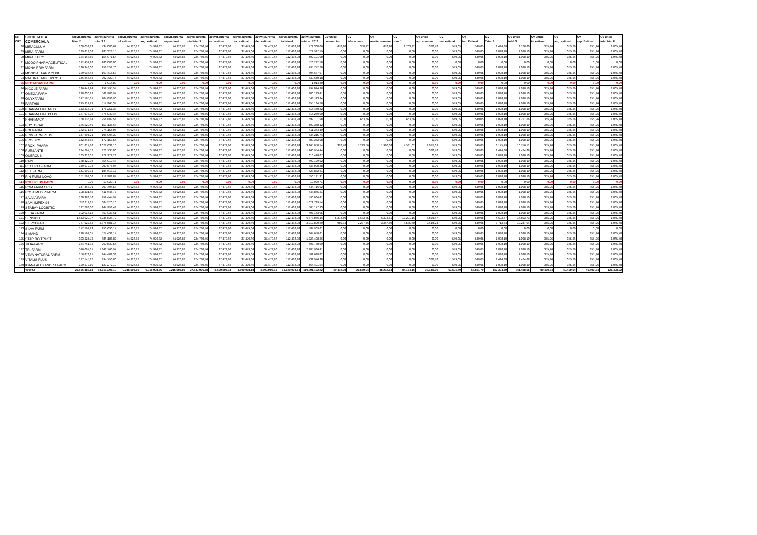| NR CRT. | SOCIETATEA COMERCIALA | activit.curenta Trim. 2 | activit.curenta total S.1 | activit.curenta iul.estimat | activit.curenta aug. estimat | activit.curenta sep.estimat | activit.curenta total trim.3 | activit.curenta oct.estimat | activit.curenta nov. estimat | activit.curenta dec.estimat | activit.curenta total trim.4 | activit.curenta total an 2018 | CV unice consum ian. | CV feb.consum | CV martie consum | CV trim. 1 | CV unice apr. consum | CV mai estimat | CV iun. Estimat | CV Trim. 2 | CV unice total S I | CV unice iul.estimat | CV aug. estimat | CV sep. Estimat | CV unice total trim.III |
| --- | --- | --- | --- | --- | --- | --- | --- | --- | --- | --- | --- | --- | --- | --- | --- | --- | --- | --- | --- | --- | --- | --- | --- | --- | --- |
| 88 | MIRACULUM | 200.053,13 | 434.080,62 | 74.926,82 | 74.926,82 | 74.926,82 | 224.780,46 | 37.479,66 | 37.479,66 | 37.479,66 | 112.438,98 | 771.300,06 | 676,90 | 350,12 | 676,90 | 1.703,92 | 326,78 | 549,05 | 549,05 | 1.424,88 | 3.128,80 | 355,26 | 355,26 | 355,26 | 1.065,78 |
| 89 | MIRA-FARM | 139.819,68 | 185.328,15 | 74.926,82 | 74.926,82 | 74.926,82 | 224.780,46 | 37.479,66 | 37.479,66 | 37.479,66 | 112.438,98 | 522.547,59 | 0,00 | 0,00 | 0,00 | 0,00 | 0,00 | 549,05 | 549,05 | 1.098,10 | 1.098,10 | 355,26 | 355,26 | 355,26 | 1.065,78 |
| 90 | MIRALI PRO | 134.163,55 | 154.971,56 | 74.926,82 | 74.926,82 | 74.926,82 | 224.780,46 | 37.479,66 | 37.479,66 | 37.479,66 | 112.438,98 | 492.191,00 | 0,00 | 0,00 | 0,00 | 0,00 | 0,00 | 549,05 | 549,05 | 1.098,10 | 1.098,10 | 355,26 | 355,26 | 355,26 | 1.065,78 |
| 91 | MODO PHARMACEUTICAL | 142.451,18 | 183.003,06 | 74.926,82 | 74.926,82 | 74.926,82 | 224.780,46 | 37.479,66 | 37.479,66 | 37.479,66 | 112.438,98 | 520.222,50 | 0,00 | 0,00 | 0,00 | 0,00 | 0,00 | 0,00 | 0,00 | 0,00 | 0,00 | 0,00 | 0,00 | 0,00 | 0,00 |
| 92 | MONA-PRIMFARM | 136.348,00 | 158.552,76 | 74.926,82 | 74.926,82 | 74.926,82 | 224.780,46 | 37.479,66 | 37.479,66 | 37.479,66 | 112.438,98 | 495.772,20 | 0,00 | 0,00 | 0,00 | 0,00 | 0,00 | 549,05 | 549,05 | 1.098,10 | 1.098,10 | 355,26 | 355,26 | 355,26 | 1.065,78 |
| 93 | MONDIAL FARM 2008 | 139.035,68 | 169.418,53 | 74.926,82 | 74.926,82 | 74.926,82 | 224.780,46 | 37.479,66 | 37.479,66 | 37.479,66 | 112.438,98 | 506.637,97 | 0,00 | 0,00 | 0,00 | 0,00 | 0,00 | 549,05 | 549,05 | 1.098,10 | 1.098,10 | 355,26 | 355,26 | 355,26 | 1.065,78 |
| 94 | NATURAL MULTIPROD | 146.865,88 | 202.420,74 | 74.926,82 | 74.926,82 | 74.926,82 | 224.780,46 | 37.479,66 | 37.479,66 | 37.479,66 | 112.438,98 | 539.640,18 | 0,00 | 0,00 | 0,00 | 0,00 | 0,00 | 549,05 | 549,05 | 1.098,10 | 1.098,10 | 355,26 | 355,26 | 355,26 | 1.065,78 |
| 95 | NECTADAS FARM | 0,00 | 1.914,80 | 0,00 | 0,00 | 0,00 | 0,00 | 0,00 | 0,00 | 0,00 | 0,00 | 1.914,80 | 0,00 | 0,00 | 0,00 | 0,00 | 0,00 | 0,00 | 0,00 | 0,00 | 0,00 | 0,00 | 0,00 | 0,00 | 0,00 |
| 96 | NICOLE FARM | 136.449,94 | 159.795,54 | 74.926,82 | 74.926,82 | 74.926,82 | 224.780,46 | 37.479,66 | 37.479,66 | 37.479,66 | 112.438,98 | 497.014,98 | 0,00 | 0,00 | 0,00 | 0,00 | 0,00 | 549,05 | 549,05 | 1.098,10 | 1.098,10 | 355,26 | 355,26 | 355,26 | 1.065,78 |
| 97 | OMEGA FARM | 228.630,99 | 562.903,97 | 74.926,82 | 74.926,82 | 74.926,82 | 224.780,46 | 37.479,66 | 37.479,66 | 37.479,66 | 112.438,98 | 900.123,41 | 0,00 | 0,00 | 0,00 | 0,00 | 0,00 | 549,05 | 549,05 | 1.098,10 | 1.098,10 | 355,26 | 355,26 | 355,26 | 1.065,78 |
| 98 | ONYXFARM | 147.585,31 | 204.893,90 | 74.926,82 | 74.926,82 | 74.926,82 | 224.780,46 | 37.479,66 | 37.479,66 | 37.479,66 | 112.438,98 | 542.113,34 | 0,00 | 0,00 | 0,00 | 0,00 | 0,00 | 549,05 | 549,05 | 1.098,10 | 1.098,10 | 355,26 | 355,26 | 355,26 | 1.065,78 |
| 99 | PARTHIS | 215.914,99 | 517.965,34 | 74.926,82 | 74.926,82 | 74.926,82 | 224.780,46 | 37.479,66 | 37.479,66 | 37.479,66 | 112.438,98 | 855.184,78 | 0,00 | 0,00 | 0,00 | 0,00 | 0,00 | 549,05 | 549,05 | 1.098,10 | 1.098,10 | 355,26 | 355,26 | 355,26 | 1.065,78 |
| 100 | PHARMA LIFE MED | 143.315,01 | 178.251,38 | 74.926,82 | 74.926,82 | 74.926,82 | 224.780,46 | 37.479,66 | 37.479,66 | 37.479,66 | 112.438,98 | 515.470,82 | 0,00 | 0,00 | 0,00 | 0,00 | 0,00 | 549,05 | 549,05 | 1.098,10 | 1.098,10 | 355,26 | 355,26 | 355,26 | 1.065,78 |
| 101 | PHARMA LIFE PLUS | 187.978,75 | 378.040,46 | 74.926,82 | 74.926,82 | 74.926,82 | 224.780,46 | 37.479,66 | 37.479,66 | 37.479,66 | 112.438,98 | 715.259,90 | 0,00 | 0,00 | 0,00 | 0,00 | 0,00 | 549,05 | 549,05 | 1.098,10 | 1.098,10 | 355,26 | 355,26 | 355,26 | 1.065,78 |
| 102 | PHARMACY | 158.135,84 | 254.882,54 | 74.926,82 | 74.926,82 | 74.926,82 | 224.780,46 | 37.479,66 | 37.479,66 | 37.479,66 | 112.438,98 | 592.101,98 | 0,00 | 653,56 | 0,00 | 653,56 | 0,00 | 549,05 | 549,05 | 1.098,10 | 1.751,66 | 355,26 | 355,26 | 355,26 | 1.065,78 |
| 103 | PHYTO GAL | 136.520,49 | 153.138,68 | 74.926,82 | 74.926,82 | 74.926,82 | 224.780,46 | 37.479,66 | 37.479,66 | 37.479,66 | 112.438,98 | 490.358,12 | 0,00 | 0,00 | 0,00 | 0,00 | 0,00 | 549,05 | 549,05 | 1.098,10 | 1.098,10 | 355,26 | 355,26 | 355,26 | 1.065,78 |
| 104 | POLIFARM | 162.971,88 | 274.155,05 | 74.926,82 | 74.926,82 | 74.926,82 | 224.780,46 | 37.479,66 | 37.479,66 | 37.479,66 | 112.438,98 | 611.374,49 | 0,00 | 0,00 | 0,00 | 0,00 | 0,00 | 549,05 | 549,05 | 1.098,10 | 1.098,10 | 355,26 | 355,26 | 355,26 | 1.065,78 |
| 105 | PRIMFARM PLUS | 147.694,21 | 198.996,30 | 74.926,82 | 74.926,82 | 74.926,82 | 224.780,46 | 37.479,66 | 37.479,66 | 37.479,66 | 112.438,98 | 536.215,74 | 0,00 | 0,00 | 0,00 | 0,00 | 0,00 | 549,05 | 549,05 | 1.098,10 | 1.098,10 | 355,26 | 355,26 | 355,26 | 1.065,78 |
| 106 | PRO-BIOS | 142.844,86 | 172.153,54 | 74.926,82 | 74.926,82 | 74.926,82 | 224.780,46 | 37.479,66 | 37.479,66 | 37.479,66 | 112.438,98 | 509.372,98 | 0,00 | 0,00 | 0,00 | 0,00 | 0,00 | 549,05 | 549,05 | 1.098,10 | 1.098,10 | 355,26 | 355,26 | 355,26 | 1.065,78 |
| 107 | PROXI-PHARM | 801.817,88 | 3.028.631,10 | 74.926,82 | 74.926,82 | 74.926,82 | 224.780,46 | 37.479,66 | 37.479,66 | 37.479,66 | 112.438,98 | 3.365.850,54 | 326,78 | 5.293,56 | 1.960,68 | 7.581,02 | 2.077,39 | 549,05 | 549,05 | 3.175,49 | 10.756,51 | 355,26 | 355,26 | 355,26 | 1.065,78 |
| 108 | PURSANTE | 294.297,52 | 823.735,00 | 74.926,82 | 74.926,82 | 74.926,82 | 224.780,46 | 37.479,66 | 37.479,66 | 37.479,66 | 112.438,98 | 1.160.954,44 | 0,00 | 0,00 | 0,00 | 0,00 | 326,78 | 549,05 | 549,05 | 1.424,88 | 1.424,88 | 355,26 | 355,26 | 355,26 | 1.065,78 |
| 109 | QUERCUS | 165.318,07 | 279.229,23 | 74.926,82 | 74.926,82 | 74.926,82 | 224.780,46 | 37.479,66 | 37.479,66 | 37.479,66 | 112.438,98 | 616.448,67 | 0,00 | 0,00 | 0,00 | 0,00 | 0,00 | 549,05 | 549,05 | 1.098,10 | 1.098,10 | 355,26 | 355,26 | 355,26 | 1.065,78 |
| 110 | RADI | 188.429,08 | 354.910,48 | 74.926,82 | 74.926,82 | 74.926,82 | 224.780,46 | 37.479,66 | 37.479,66 | 37.479,66 | 112.438,98 | 692.129,92 | 0,00 | 0,00 | 0,00 | 0,00 | 0,00 | 549,05 | 549,05 | 1.098,10 | 1.098,10 | 355,26 | 355,26 | 355,26 | 1.065,78 |
| 111 | RECEPTA-FARM | 149.972,93 | 200.878,94 | 74.926,82 | 74.926,82 | 74.926,82 | 224.780,46 | 37.479,66 | 37.479,66 | 37.479,66 | 112.438,98 | 538.098,38 | 0,00 | 0,00 | 0,00 | 0,00 | 0,00 | 549,05 | 549,05 | 1.098,10 | 1.098,10 | 355,26 | 355,26 | 355,26 | 1.065,78 |
| 112 | RELIFARM | 141.992,34 | 186.613,17 | 74.926,82 | 74.926,82 | 74.926,82 | 224.780,46 | 37.479,66 | 37.479,66 | 37.479,66 | 112.438,98 | 523.832,61 | 0,00 | 0,00 | 0,00 | 0,00 | 0,00 | 549,05 | 549,05 | 1.098,10 | 1.098,10 | 355,26 | 355,26 | 355,26 | 1.065,78 |
| 113 | RIN FARM NOVO | 151.792,06 | 212.901,87 | 74.926,82 | 74.926,82 | 74.926,82 | 224.780,46 | 37.479,66 | 37.479,66 | 37.479,66 | 112.438,98 | 550.121,31 | 0,00 | 0,00 | 0,00 | 0,00 | 0,00 | 549,05 | 549,05 | 1.098,10 | 1.098,10 | 355,26 | 355,26 | 355,26 | 1.065,78 |
| 114 | ROHI PLUS FARM | 0,00 | 10.929,71 | 0,00 | 0,00 | 0,00 | 0,00 | 0,00 | 0,00 | 0,00 | 0,00 | 10.929,71 | 0,00 | 0,00 | 0,00 | 0,00 | 0,00 | 0,00 | 0,00 | 0,00 | 0,00 | 0,00 | 0,00 | 0,00 | 0,00 |
| 115 | ROM FARM CRIS | 147.468,01 | 209.496,58 | 74.926,82 | 74.926,82 | 74.926,82 | 224.780,46 | 37.479,66 | 37.479,66 | 37.479,66 | 112.438,98 | 546.716,02 | 0,00 | 0,00 | 0,00 | 0,00 | 0,00 | 549,05 | 549,05 | 1.098,10 | 1.098,10 | 355,26 | 355,26 | 355,26 | 1.065,78 |
| 116 | ROSA MED PHARM | 198.431,45 | 411.645,77 | 74.926,82 | 74.926,82 | 74.926,82 | 224.780,46 | 37.479,66 | 37.479,66 | 37.479,66 | 112.438,98 | 748.865,21 | 0,00 | 0,00 | 0,00 | 0,00 | 0,00 | 549,05 | 549,05 | 1.098,10 | 1.098,10 | 355,26 | 355,26 | 355,26 | 1.065,78 |
| 117 | SALVIA FARM | 160.388,56 | 259.444,97 | 74.926,82 | 74.926,82 | 74.926,82 | 224.780,46 | 37.479,66 | 37.479,66 | 37.479,66 | 112.438,98 | 596.664,41 | 0,00 | 0,00 | 0,00 | 0,00 | 0,00 | 549,05 | 549,05 | 1.098,10 | 1.098,10 | 355,26 | 355,26 | 355,26 | 1.065,78 |
| 118 | SAMI IMPEX 94 | 270.111,87 | 684.520,10 | 74.926,82 | 74.926,82 | 74.926,82 | 224.780,46 | 37.479,66 | 37.479,66 | 37.479,66 | 112.438,98 | 1.021.739,54 | 0,00 | 0,00 | 0,00 | 0,00 | 0,00 | 549,05 | 549,05 | 1.098,10 | 1.098,10 | 355,26 | 355,26 | 355,26 | 1.065,78 |
| 119 | SEABAY-LOGISTIC | 137.288,60 | 167.958,49 | 74.926,82 | 74.926,82 | 74.926,82 | 224.780,46 | 37.479,66 | 37.479,66 | 37.479,66 | 112.438,98 | 505.177,93 | 0,00 | 0,00 | 0,00 | 0,00 | 0,00 | 549,05 | 549,05 | 1.098,10 | 1.098,10 | 355,26 | 355,26 | 355,26 | 1.065,78 |
| 120 | SEBA FARM | 192.015,12 | 369.933,61 | 74.926,82 | 74.926,82 | 74.926,82 | 224.780,46 | 37.479,66 | 37.479,66 | 37.479,66 | 112.438,98 | 707.153,05 | 0,00 | 0,00 | 0,00 | 0,00 | 0,00 | 549,05 | 549,05 | 1.098,10 | 1.098,10 | 355,26 | 355,26 | 355,26 | 1.065,78 |
| 121 | SENSIBLU | 1.643.020,97 | 6.235.836,72 | 74.926,82 | 74.926,82 | 74.926,82 | 224.780,46 | 37.479,66 | 37.479,66 | 37.479,66 | 112.438,98 | 6.573.056,16 | 5.293,50 | 1.633,85 | 6.273,81 | 13.201,16 | 3.594,47 | 549,05 | 549,05 | 4.692,57 | 17.893,73 | 355,26 | 355,26 | 355,26 | 1.065,78 |
| 122 | SIEPCOFAR | 777.922,82 | 2.875.581,15 | 74.926,82 | 74.926,82 | 74.926,82 | 224.780,46 | 37.479,66 | 37.479,66 | 37.479,66 | 112.438,98 | 3.212.800,59 | 980,34 | 2.287,46 | 3.267,80 | 6.535,60 | 2.614,24 | 549,05 | 549,05 | 3.712,34 | 10.247,94 | 355,26 | 355,26 | 355,26 | 1.065,78 |
| 123 | SILVA FARM | 172.764,23 | 250.690,17 | 74.926,82 | 74.926,82 | 74.926,82 | 224.780,46 | 37.479,66 | 37.479,66 | 37.479,66 | 112.438,98 | 587.909,61 | 0,00 | 0,00 | 0,00 | 0,00 | 0,00 | 0,00 | 0,00 | 0,00 | 0,00 | 0,00 | 0,00 | 0,00 | 0,00 |
| 124 | SIMAND | 210.564,01 | 527.431,17 | 74.926,82 | 74.926,82 | 74.926,82 | 224.780,46 | 37.479,66 | 37.479,66 | 37.479,66 | 112.438,98 | 864.650,61 | 0,00 | 0,00 | 0,00 | 0,00 | 0,00 | 549,05 | 549,05 | 1.098,10 | 1.098,10 | 355,26 | 355,26 | 355,26 | 1.065,78 |
| 125 | STAR RO TRUST | 323.224,72 | 886.188,82 | 74.926,82 | 74.926,82 | 74.926,82 | 224.780,46 | 37.479,66 | 37.479,66 | 37.479,66 | 112.438,98 | 1.223.408,26 | 0,00 | 0,00 | 0,00 | 0,00 | 0,00 | 549,05 | 549,05 | 1.098,10 | 1.098,10 | 355,26 | 355,26 | 355,26 | 1.065,78 |
| 126 | TILIA-FARM | 154.761,32 | 260.539,55 | 74.926,82 | 74.926,82 | 74.926,82 | 224.780,46 | 37.479,66 | 37.479,66 | 37.479,66 | 112.438,98 | 597.758,99 | 0,00 | 0,00 | 0,00 | 0,00 | 0,00 | 549,05 | 549,05 | 1.098,10 | 1.098,10 | 355,26 | 355,26 | 355,26 | 1.065,78 |
| 127 | TRI FARM | 546.067,31 | 1.868.766,97 | 74.926,82 | 74.926,82 | 74.926,82 | 224.780,46 | 37.479,66 | 37.479,66 | 37.479,66 | 112.438,98 | 2.205.986,41 | 0,00 | 0,00 | 0,00 | 0,00 | 0,00 | 549,05 | 549,05 | 1.098,10 | 1.098,10 | 355,26 | 355,26 | 355,26 | 1.065,78 |
| 128 | VEVA NATURAL FARM | 158.873,25 | 244.409,38 | 74.926,82 | 74.926,82 | 74.926,82 | 224.780,46 | 37.479,66 | 37.479,66 | 37.479,66 | 112.438,98 | 581.628,82 | 0,00 | 0,00 | 0,00 | 0,00 | 0,00 | 549,05 | 549,05 | 1.098,10 | 1.098,10 | 355,26 | 355,26 | 355,26 | 1.065,78 |
| 129 | VITALIS PLUS | 197.545,22 | 394.756,86 | 74.926,82 | 74.926,82 | 74.926,82 | 224.780,46 | 37.479,66 | 37.479,66 | 37.479,66 | 112.438,98 | 731.976,30 | 0,00 | 0,00 | 0,00 | 0,00 | 326,78 | 549,05 | 549,05 | 1.424,88 | 1.424,88 | 355,26 | 355,26 | 355,26 | 1.065,78 |
| 130 | IOANA ALEXANDRA FARM | 129.272,10 | 129.272,10 | 74.926,82 | 74.926,82 | 74.926,82 | 224.780,46 | 37.479,66 | 37.479,66 | 37.479,66 | 112.438,98 | 466.491,54 | 0,00 | 0,00 | 0,00 | 0,00 | 0,00 | 549,05 | 549,05 | 1.098,10 | 1.098,10 | 355,26 | 355,26 | 355,26 | 1.065,78 |
| | TOTAL | 28.666.382,18 | 68.813.201,10 | 9.215.998,86 | 9.215.998,86 | 9.215.998,86 | 27.647.996,58 | 4.609.998,18 | 4.609.998,18 | 4.609.998,18 | 13.829.994,54 | 110.291.192,22 | 20.402,08 | 28.559,94 | 35.212,14 | 84.174,16 | 32.140,99 | 62.591,70 | 62.591,70 | 157.324,39 | 241.498,55 | 40.499,64 | 40.499,64 | 40.499,64 | 121.498,92 |